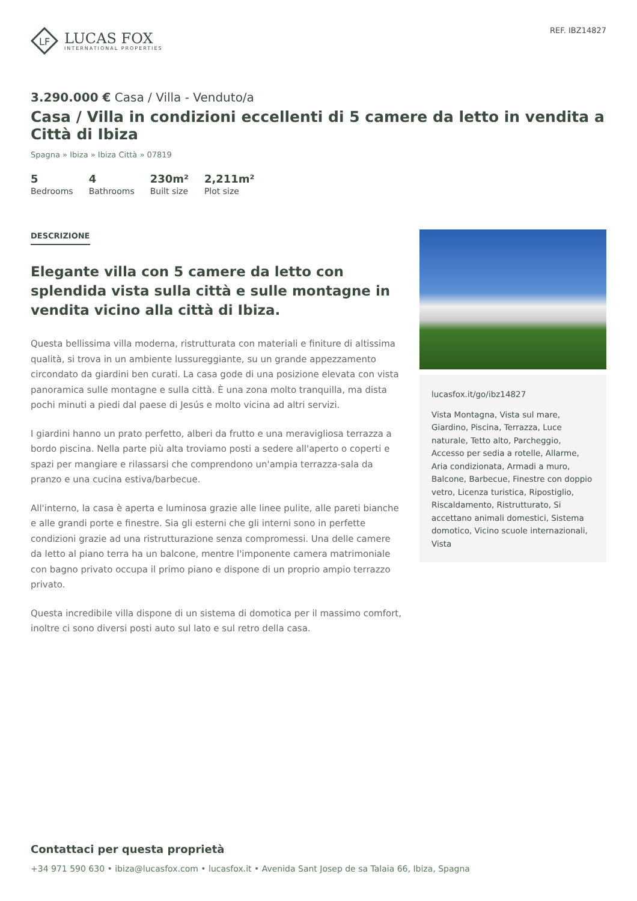LF
LUCAS FOX
INTERNATIONAL PROPERTIES
REF. IBZ14827
3.290.000 € Casa / Villa - Venduto/a
Casa / Villa in condizioni eccellenti di 5 camere da letto in vendita a Città di Ibiza
Spagna » Ibiza » Ibiza Città » 07819
5
Bedrooms
4
Bathrooms
230m²
Built size
2,211m²
Plot size
DESCRIZIONE
Elegante villa con 5 camere da letto con splendida vista sulla città e sulle montagne in vendita vicino alla città di Ibiza.
Questa bellissima villa moderna, ristrutturata con materiali e finiture di altissima qualità, si trova in un ambiente lussureggiante, su un grande appezzamento circondato da giardini ben curati. La casa gode di una posizione elevata con vista panoramica sulle montagne e sulla città. È una zona molto tranquilla, ma dista pochi minuti a piedi dal paese di Jesús e molto vicina ad altri servizi.
I giardini hanno un prato perfetto, alberi da frutto e una meravigliosa terrazza a bordo piscina. Nella parte più alta troviamo posti a sedere all'aperto o coperti e spazi per mangiare e rilassarsi che comprendono un'ampia terrazza-sala da pranzo e una cucina estiva/barbecue.
All'interno, la casa è aperta e luminosa grazie alle linee pulite, alle pareti bianche e alle grandi porte e finestre. Sia gli esterni che gli interni sono in perfette condizioni grazie ad una ristrutturazione senza compromessi. Una delle camere da letto al piano terra ha un balcone, mentre l'imponente camera matrimoniale con bagno privato occupa il primo piano e dispone di un proprio ampio terrazzo privato.
Questa incredibile villa dispone di un sistema di domotica per il massimo comfort, inoltre ci sono diversi posti auto sul lato e sul retro della casa.
lucasfox.it/go/ibz14827
Vista Montagna, Vista sul mare, Giardino, Piscina, Terrazza, Luce naturale, Tetto alto, Parcheggio, Accesso per sedia a rotelle, Allarme, Aria condizionata, Armadi a muro, Balcone, Barbecue, Finestre con doppio vetro, Licenza turistica, Ripostiglio, Riscaldamento, Ristrutturato, Si accettano animali domestici, Sistema domotico, Vicino scuole internazionali, Vista
Contattaci per questa proprietà
+34 971 590 630 • ibiza@lucasfox.com • lucasfox.it • Avenida Sant Josep de sa Talaia 66, Ibiza, Spagna